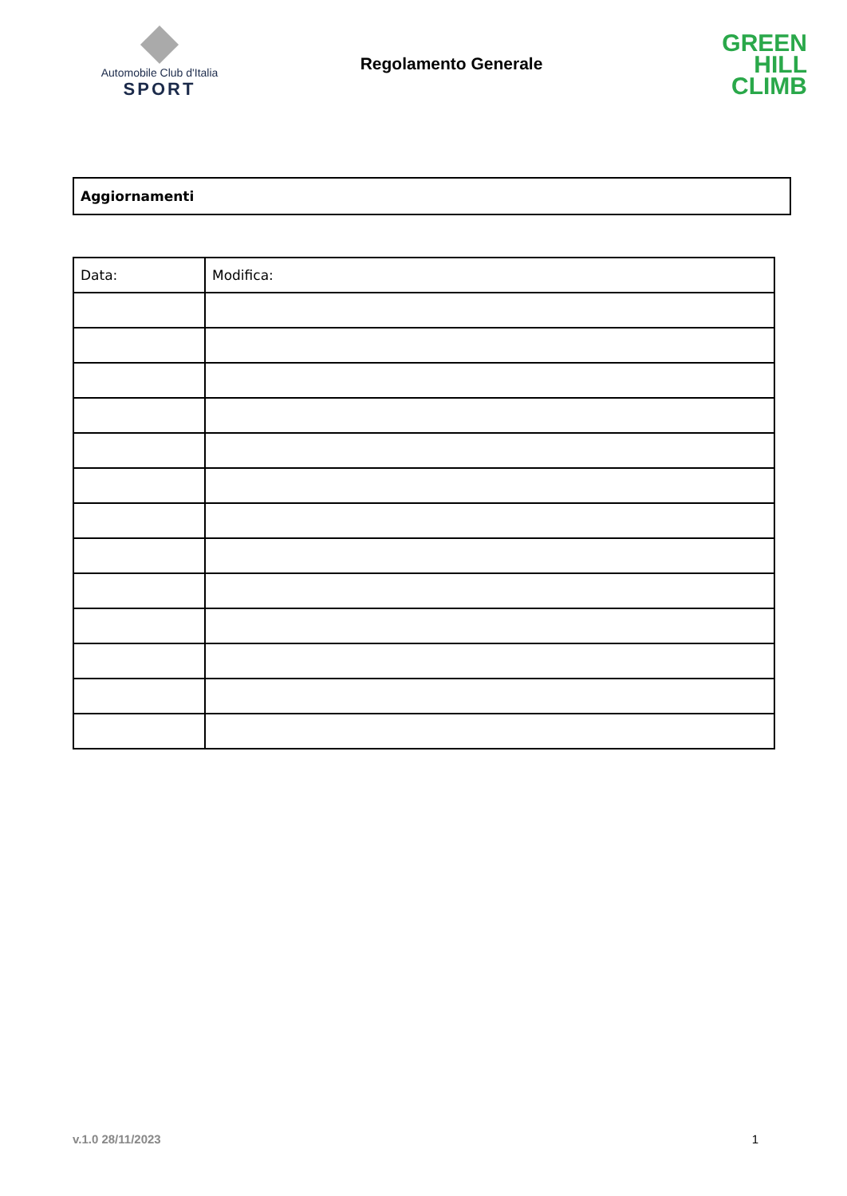Automobile Club d'Italia
SPORT
Regolamento Generale
GREEN
HILL
CLIMB
Aggiornamenti
| Data: | Modifica: |
v.1.0 28/11/2023 1